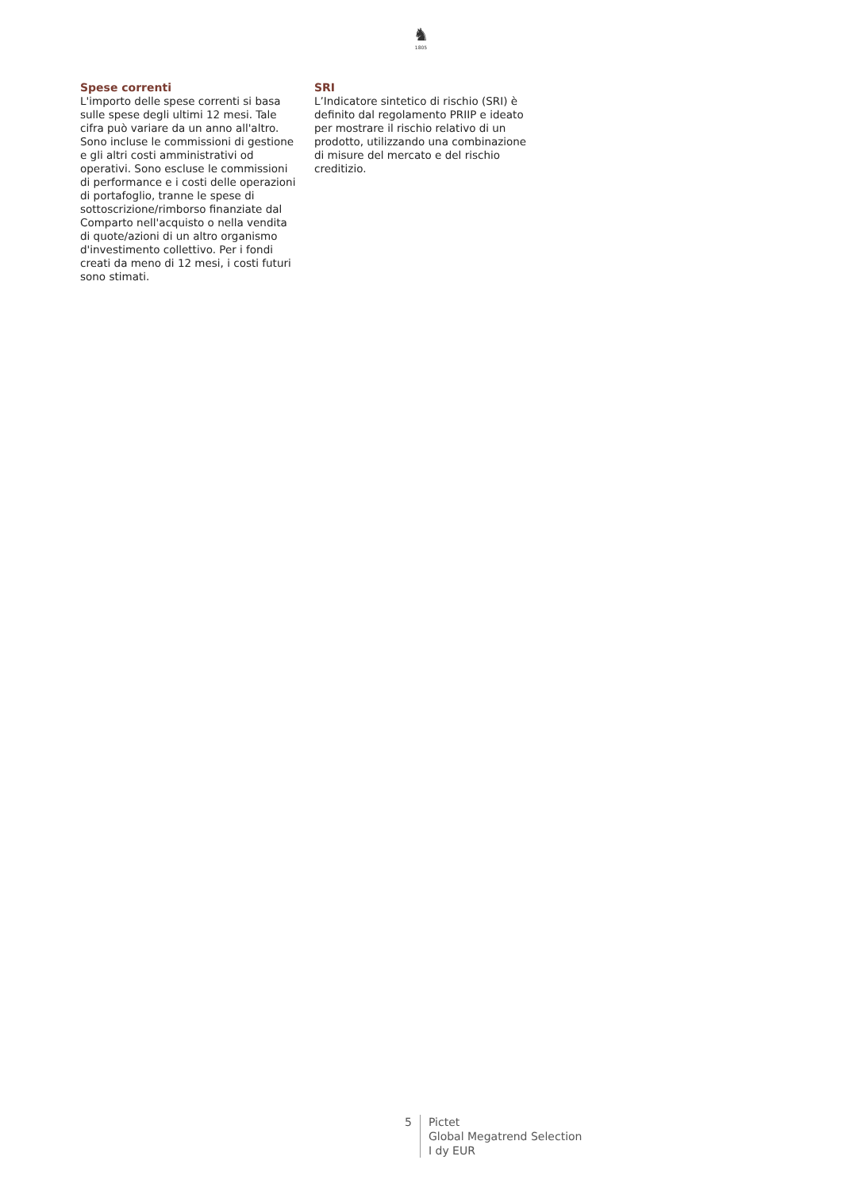♞
1805
Spese correnti
L'importo delle spese correnti si basa sulle spese degli ultimi 12 mesi. Tale cifra può variare da un anno all'altro. Sono incluse le commissioni di gestione e gli altri costi amministrativi od operativi. Sono escluse le commissioni di performance e i costi delle operazioni di portafoglio, tranne le spese di sottoscrizione/rimborso finanziate dal Comparto nell'acquisto o nella vendita di quote/azioni di un altro organismo d'investimento collettivo. Per i fondi creati da meno di 12 mesi, i costi futuri sono stimati.
SRI
L’Indicatore sintetico di rischio (SRI) è definito dal regolamento PRIIP e ideato per mostrare il rischio relativo di un prodotto, utilizzando una combinazione di misure del mercato e del rischio creditizio.
5 Pictet
Global Megatrend Selection
I dy EUR